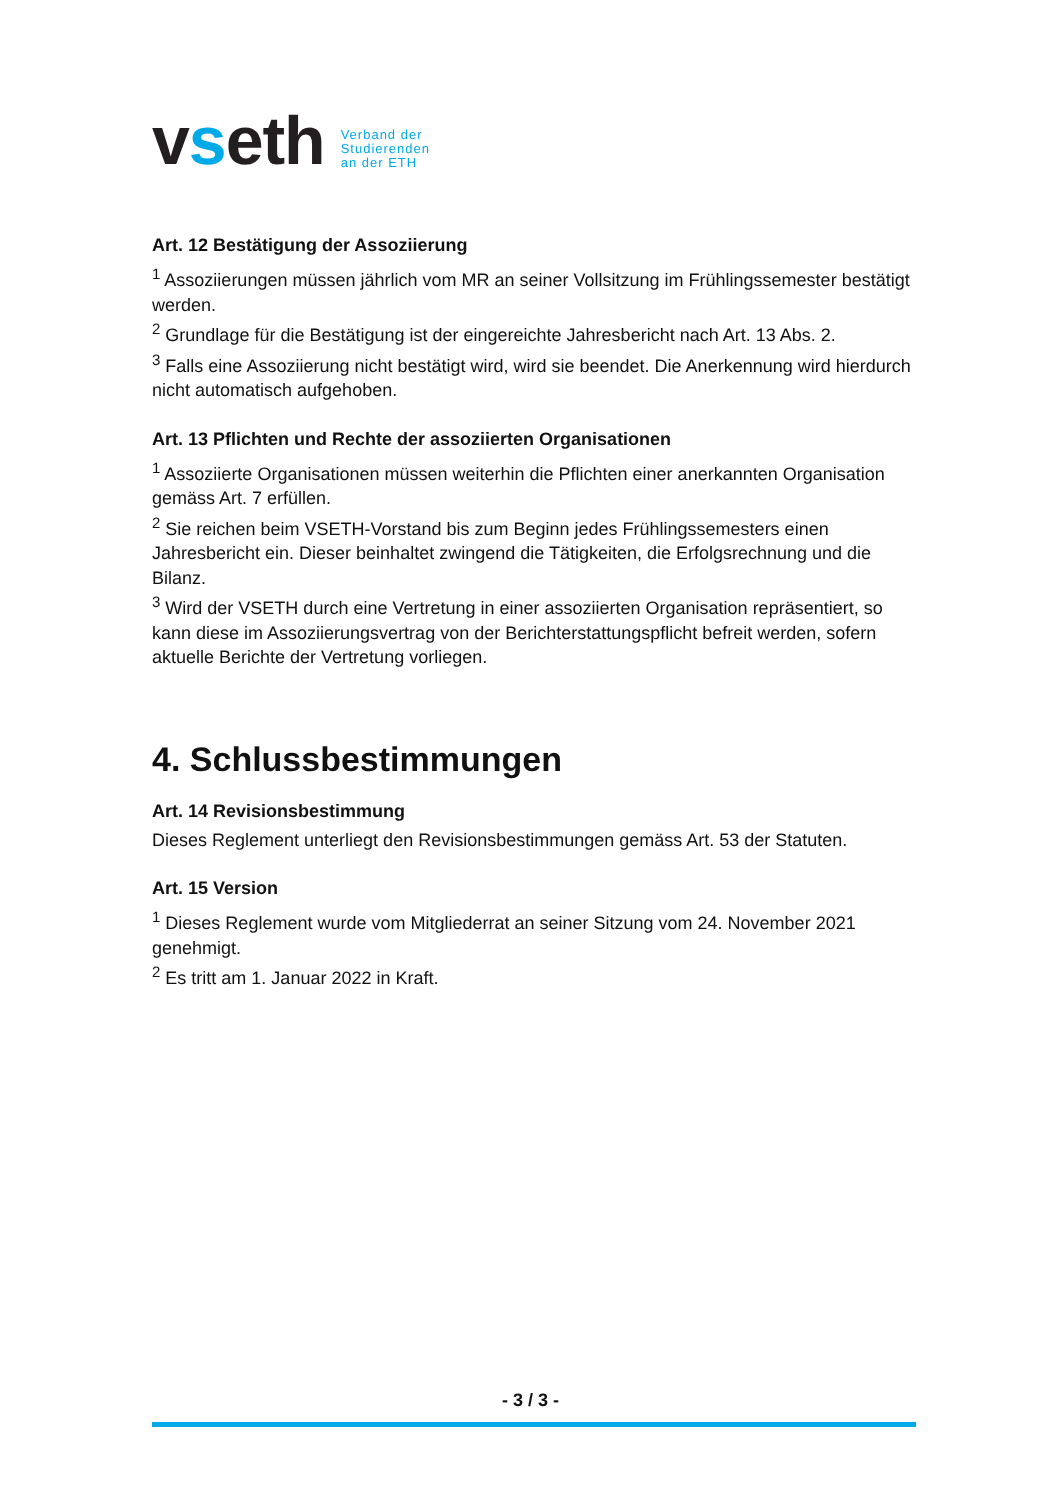vseth
Verband der
Studierenden
an der ETH
Art. 12 Bestätigung der Assoziierung
<sup>1</sup> Assoziierungen müssen jährlich vom MR an seiner Vollsitzung im Frühlingssemester bestätigt werden.
<sup>2</sup> Grundlage für die Bestätigung ist der eingereichte Jahresbericht nach Art. 13 Abs. 2.
<sup>3</sup> Falls eine Assoziierung nicht bestätigt wird, wird sie beendet. Die Anerkennung wird hierdurch nicht automatisch aufgehoben.
Art. 13 Pflichten und Rechte der assoziierten Organisationen
<sup>1</sup> Assoziierte Organisationen müssen weiterhin die Pflichten einer anerkannten Organisation gemäss Art. 7 erfüllen.
<sup>2</sup> Sie reichen beim VSETH-Vorstand bis zum Beginn jedes Frühlingssemesters einen Jahresbericht ein. Dieser beinhaltet zwingend die Tätigkeiten, die Erfolgsrechnung und die Bilanz.
<sup>3</sup> Wird der VSETH durch eine Vertretung in einer assoziierten Organisation repräsentiert, so kann diese im Assoziierungsvertrag von der Berichterstattungspflicht befreit werden, sofern aktuelle Berichte der Vertretung vorliegen.
4. Schlussbestimmungen
Art. 14 Revisionsbestimmung
Dieses Reglement unterliegt den Revisionsbestimmungen gemäss Art. 53 der Statuten.
Art. 15 Version
<sup>1</sup> Dieses Reglement wurde vom Mitgliederrat an seiner Sitzung vom 24. November 2021 genehmigt.
<sup>2</sup> Es tritt am 1. Januar 2022 in Kraft.
- 3 / 3 -